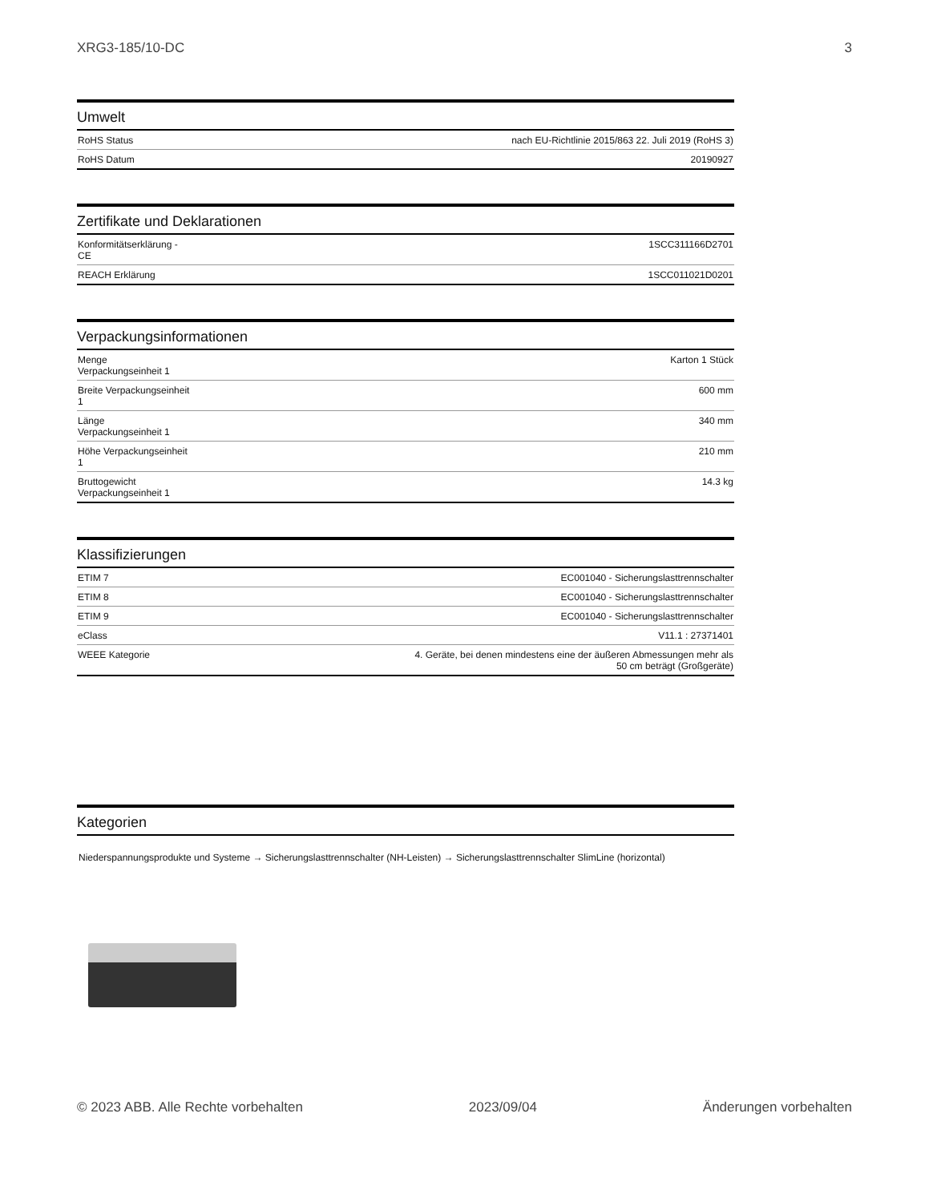XRG3-185/10-DC 3
Umwelt
| RoHS Status | nach EU-Richtlinie 2015/863 22. Juli 2019 (RoHS 3) |
| RoHS Datum | 20190927 |
Zertifikate und Deklarationen
| Konformitätserklärung - CE | 1SCC311166D2701 |
| REACH Erklärung | 1SCC011021D0201 |
Verpackungsinformationen
| Menge Verpackungseinheit 1 | Karton 1 Stück |
| Breite Verpackungseinheit 1 | 600 mm |
| Länge Verpackungseinheit 1 | 340 mm |
| Höhe Verpackungseinheit 1 | 210 mm |
| Bruttogewicht Verpackungseinheit 1 | 14.3 kg |
Klassifizierungen
| ETIM 7 | EC001040 - Sicherungslasttrennschalter |
| ETIM 8 | EC001040 - Sicherungslasttrennschalter |
| ETIM 9 | EC001040 - Sicherungslasttrennschalter |
| eClass | V11.1 : 27371401 |
| WEEE Kategorie | 4. Geräte, bei denen mindestens eine der äußeren Abmessungen mehr als 50 cm beträgt (Großgeräte) |
Kategorien
Niederspannungsprodukte und Systeme → Sicherungslasttrennschalter (NH-Leisten) → Sicherungslasttrennschalter SlimLine (horizontal)
© 2023 ABB. Alle Rechte vorbehalten 2023/09/04 Änderungen vorbehalten